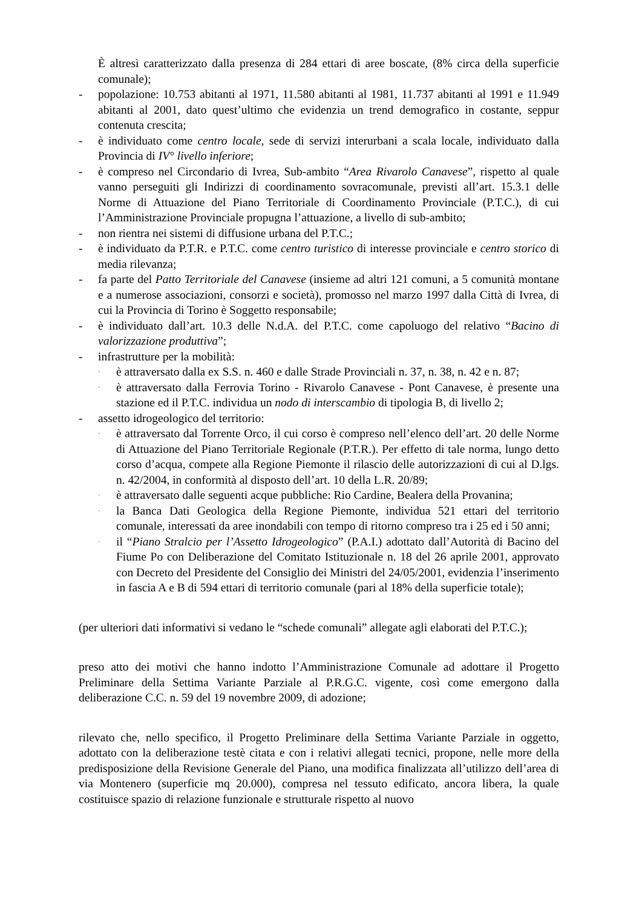È altresì caratterizzato dalla presenza di 284 ettari di aree boscate, (8% circa della superficie comunale);
- popolazione: 10.753 abitanti al 1971, 11.580 abitanti al 1981, 11.737 abitanti al 1991 e 11.949 abitanti al 2001, dato quest’ultimo che evidenzia un trend demografico in costante, seppur contenuta crescita;
- è individuato come centro locale, sede di servizi interurbani a scala locale, individuato dalla Provincia di IV° livello inferiore;
- è compreso nel Circondario di Ivrea, Sub-ambito “Area Rivarolo Canavese”, rispetto al quale vanno perseguiti gli Indirizzi di coordinamento sovracomunale, previsti all’art. 15.3.1 delle Norme di Attuazione del Piano Territoriale di Coordinamento Provinciale (P.T.C.), di cui l’Amministrazione Provinciale propugna l’attuazione, a livello di sub-ambito;
- non rientra nei sistemi di diffusione urbana del P.T.C.;
- è individuato da P.T.R. e P.T.C. come centro turistico di interesse provinciale e centro storico di media rilevanza;
- fa parte del Patto Territoriale del Canavese (insieme ad altri 121 comuni, a 5 comunità montane e a numerose associazioni, consorzi e società), promosso nel marzo 1997 dalla Città di Ivrea, di cui la Provincia di Torino è Soggetto responsabile;
- è individuato dall’art. 10.3 delle N.d.A. del P.T.C. come capoluogo del relativo “Bacino di valorizzazione produttiva”;
- infrastrutture per la mobilità:
·
è attraversato dalla ex S.S. n. 460 e dalle Strade Provinciali n. 37, n. 38, n. 42 e n. 87;
·
è attraversato dalla Ferrovia Torino - Rivarolo Canavese - Pont Canavese, è presente una stazione ed il P.T.C. individua un nodo di interscambio di tipologia B, di livello 2;
- assetto idrogeologico del territorio:
·
è attraversato dal Torrente Orco, il cui corso è compreso nell’elenco dell’art. 20 delle Norme di Attuazione del Piano Territoriale Regionale (P.T.R.). Per effetto di tale norma, lungo detto corso d’acqua, compete alla Regione Piemonte il rilascio delle autorizzazioni di cui al D.lgs. n. 42/2004, in conformità al disposto dell’art. 10 della L.R. 20/89;
·
è attraversato dalle seguenti acque pubbliche: Rio Cardine, Bealera della Provanina;
·
la Banca Dati Geologica della Regione Piemonte, individua 521 ettari del territorio comunale, interessati da aree inondabili con tempo di ritorno compreso tra i 25 ed i 50 anni;
·
il “Piano Stralcio per l’Assetto Idrogeologico” (P.A.I.) adottato dall’Autorità di Bacino del Fiume Po con Deliberazione del Comitato Istituzionale n. 18 del 26 aprile 2001, approvato con Decreto del Presidente del Consiglio dei Ministri del 24/05/2001, evidenzia l’inserimento in fascia A e B di 594 ettari di territorio comunale (pari al 18% della superficie totale);
(per ulteriori dati informativi si vedano le “schede comunali” allegate agli elaborati del P.T.C.);
preso atto dei motivi che hanno indotto l’Amministrazione Comunale ad adottare il Progetto Preliminare della Settima Variante Parziale al P.R.G.C. vigente, così come emergono dalla deliberazione C.C. n. 59 del 19 novembre 2009, di adozione;
rilevato che, nello specifico, il Progetto Preliminare della Settima Variante Parziale in oggetto, adottato con la deliberazione testè citata e con i relativi allegati tecnici, propone, nelle more della predisposizione della Revisione Generale del Piano, una modifica finalizzata all’utilizzo dell’area di via Montenero (superficie mq 20.000), compresa nel tessuto edificato, ancora libera, la quale costituisce spazio di relazione funzionale e strutturale rispetto al nuovo